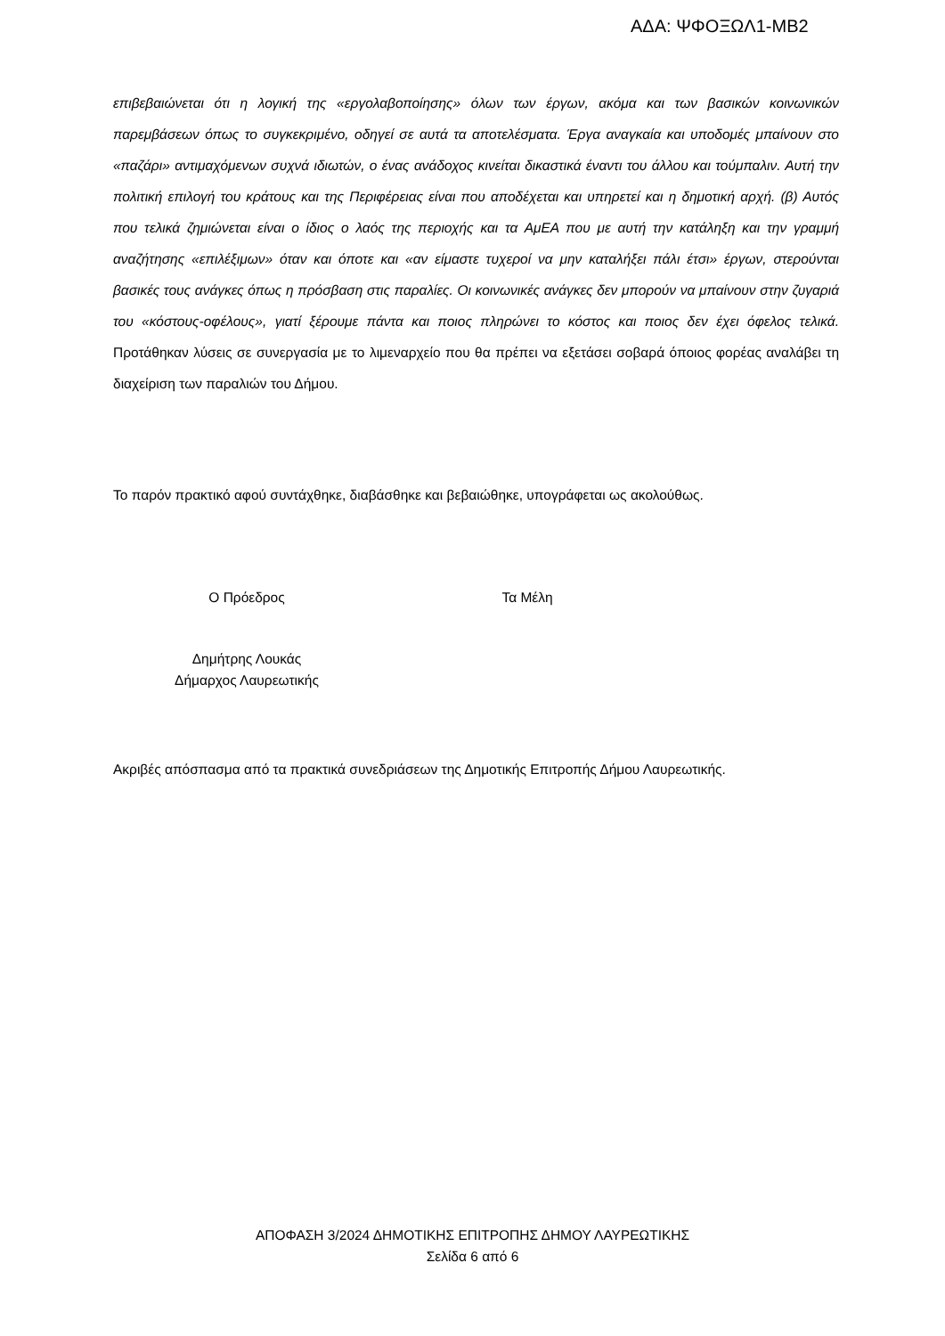ΑΔΑ: ΨΦΟΞΩΛ1-ΜΒ2
επιβεβαιώνεται ότι η λογική της «εργολαβοποίησης» όλων των έργων, ακόμα και των βασικών κοινωνικών παρεμβάσεων όπως το συγκεκριμένο, οδηγεί σε αυτά τα αποτελέσματα. Έργα αναγκαία και υποδομές μπαίνουν στο «παζάρι» αντιμαχόμενων συχνά ιδιωτών, ο ένας ανάδοχος κινείται δικαστικά έναντι του άλλου και τούμπαλιν. Αυτή την πολιτική επιλογή του κράτους και της Περιφέρειας είναι που αποδέχεται και υπηρετεί και η δημοτική αρχή. (β) Αυτός που τελικά ζημιώνεται είναι ο ίδιος ο λαός της περιοχής και τα ΑμΕΑ που με αυτή την κατάληξη και την γραμμή αναζήτησης «επιλέξιμων» όταν και όποτε και «αν είμαστε τυχεροί να μην καταλήξει πάλι έτσι» έργων, στερούνται βασικές τους ανάγκες όπως η πρόσβαση στις παραλίες. Οι κοινωνικές ανάγκες δεν μπορούν να μπαίνουν στην ζυγαριά του «κόστους-οφέλους», γιατί ξέρουμε πάντα και ποιος πληρώνει το κόστος και ποιος δεν έχει όφελος τελικά. Προτάθηκαν λύσεις σε συνεργασία με το λιμεναρχείο που θα πρέπει να εξετάσει σοβαρά όποιος φορέας αναλάβει τη διαχείριση των παραλιών του Δήμου.
Το παρόν πρακτικό αφού συντάχθηκε, διαβάσθηκε και βεβαιώθηκε, υπογράφεται ως ακολούθως.
Ο Πρόεδρος Τα Μέλη
Δημήτρης Λουκάς
Δήμαρχος Λαυρεωτικής
Ακριβές απόσπασμα από τα πρακτικά συνεδριάσεων της Δημοτικής Επιτροπής Δήμου Λαυρεωτικής.
ΑΠΟΦΑΣΗ 3/2024 ΔΗΜΟΤΙΚΗΣ ΕΠΙΤΡΟΠΗΣ ΔΗΜΟΥ ΛΑΥΡΕΩΤΙΚΗΣ
Σελίδα 6 από 6